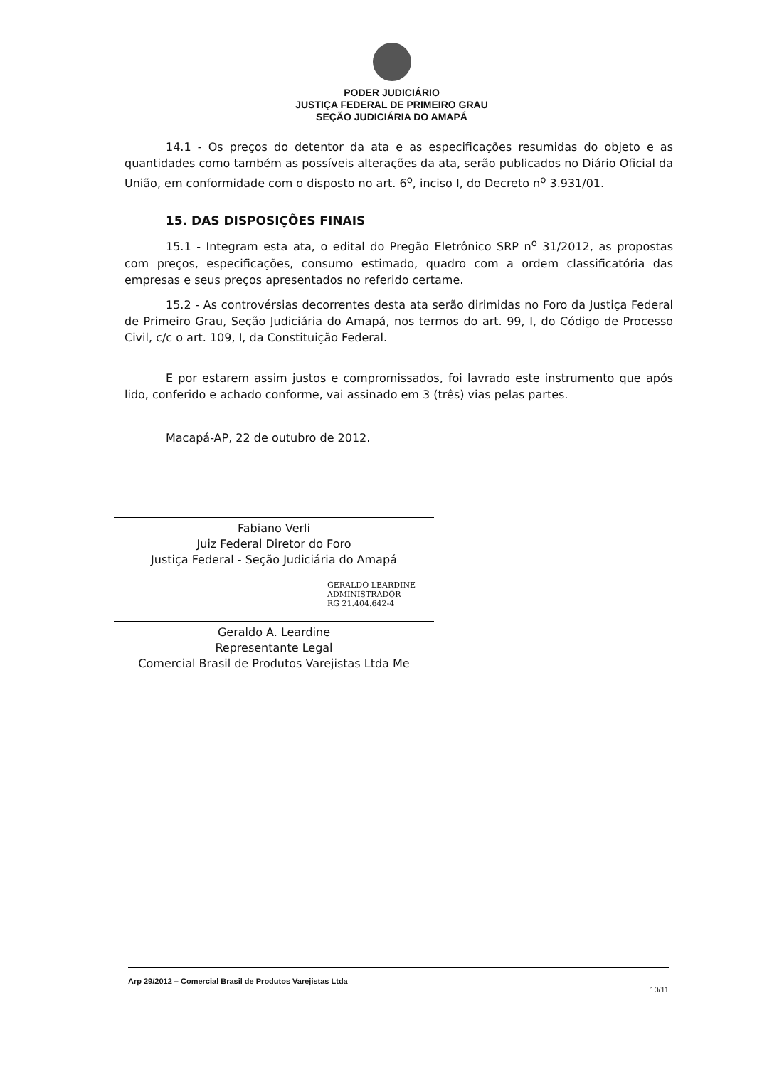PODER JUDICIÁRIO
JUSTIÇA FEDERAL DE PRIMEIRO GRAU
SEÇÃO JUDICIÁRIA DO AMAPÁ
14.1 - Os preços do detentor da ata e as especificações resumidas do objeto e as quantidades como também as possíveis alterações da ata, serão publicados no Diário Oficial da União, em conformidade com o disposto no art. 6<sup>o</sup>, inciso I, do Decreto n<sup>o</sup> 3.931/01.
15. DAS DISPOSIÇÕES FINAIS
15.1 - Integram esta ata, o edital do Pregão Eletrônico SRP n<sup>o</sup> 31/2012, as propostas com preços, especificações, consumo estimado, quadro com a ordem classificatória das empresas e seus preços apresentados no referido certame.
15.2 - As controvérsias decorrentes desta ata serão dirimidas no Foro da Justiça Federal de Primeiro Grau, Seção Judiciária do Amapá, nos termos do art. 99, I, do Código de Processo Civil, c/c o art. 109, I, da Constituição Federal.
E por estarem assim justos e compromissados, foi lavrado este instrumento que após lido, conferido e achado conforme, vai assinado em 3 (três) vias pelas partes.
Macapá-AP, 22 de outubro de 2012.
Fabiano Verli
Juiz Federal Diretor do Foro
Justiça Federal - Seção Judiciária do Amapá
GERALDO LEARDINE
ADMINISTRADOR
RG 21.404.642-4
Geraldo A. Leardine
Representante Legal
Comercial Brasil de Produtos Varejistas Ltda Me
Arp 29/2012 – Comercial Brasil de Produtos Varejistas Ltda 10/11